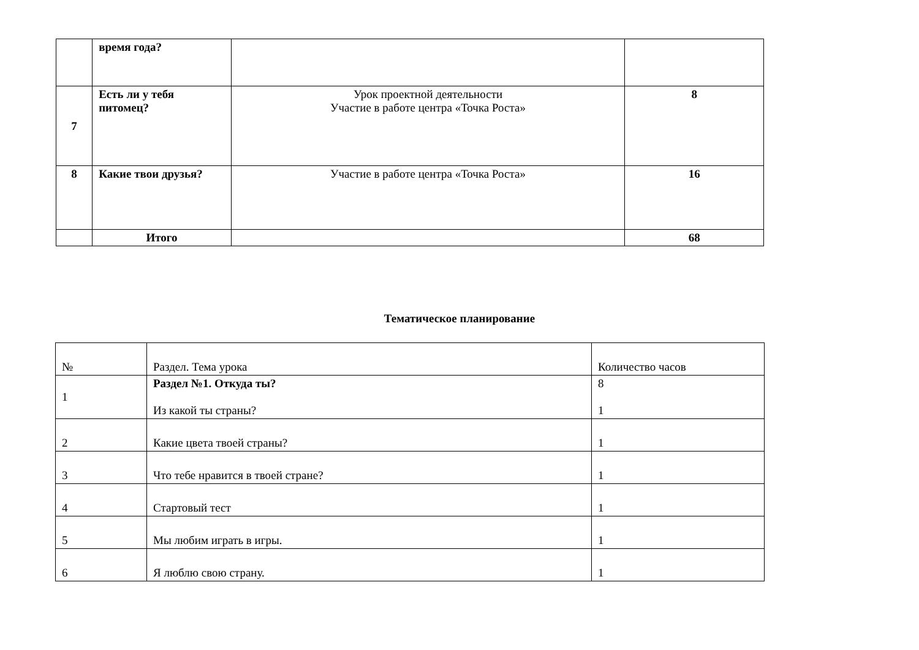| | время года? | | |
| 7 | Есть ли у тебя питомец? | Урок проектной деятельности Участие в работе центра «Точка Роста» | 8 |
| 8 | Какие твои друзья? | Участие в работе центра «Точка Роста» | 16 |
| | Итого | | 68 |
Тематическое планирование
| № | Раздел. Тема урока | Количество часов |
| 1 | Раздел №1. Откуда ты? Из какой ты страны? | 8 1 |
| 2 | Какие цвета твоей страны? | 1 |
| 3 | Что тебе нравится в твоей стране? | 1 |
| 4 | Стартовый тест | 1 |
| 5 | Мы любим играть в игры. | 1 |
| 6 | Я люблю свою страну. | 1 |